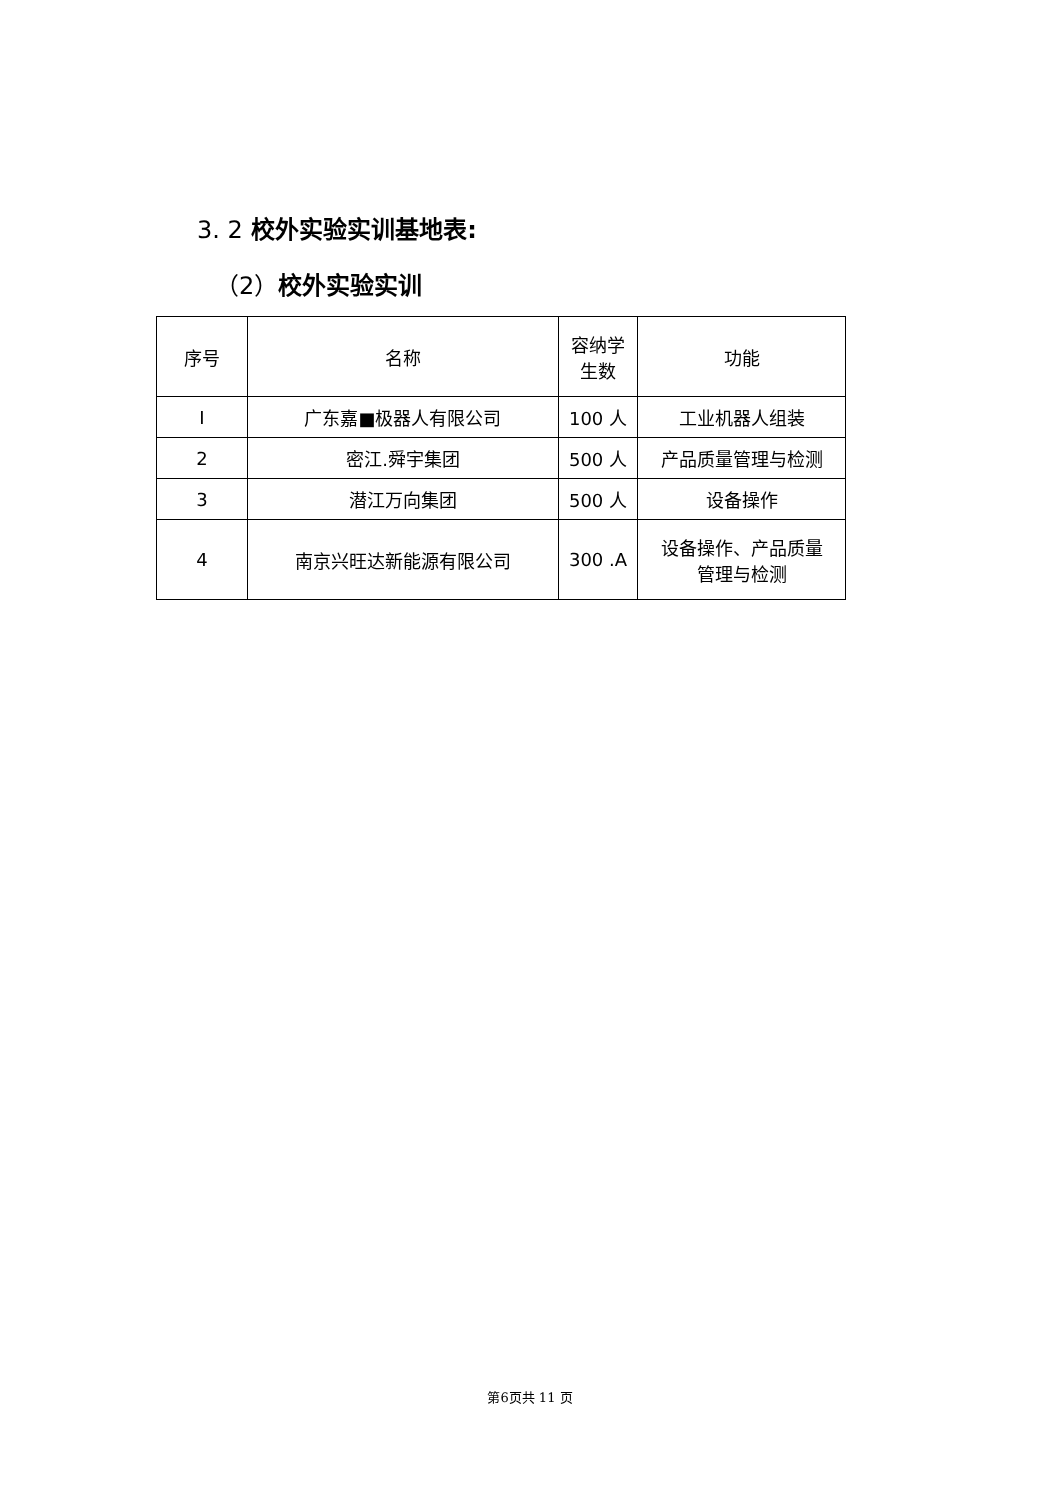3. 2 校外实验实训基地表:
（2）校外实验实训
| 序号 | 名称 | 容纳学 生数 | 功能 |
| --- | --- | --- | --- |
| I | 广东嘉■极器人有限公司 | 100 人 | 工业机器人组装 |
| 2 | 密江.舜宇集团 | 500 人 | 产品质量管理与检测 |
| 3 | 潜江万向集团 | 500 人 | 设备操作 |
| 4 | 南京兴旺达新能源有限公司 | 300 .A | 设备操作、产品质量 管理与检测 |
第6页共 11 页